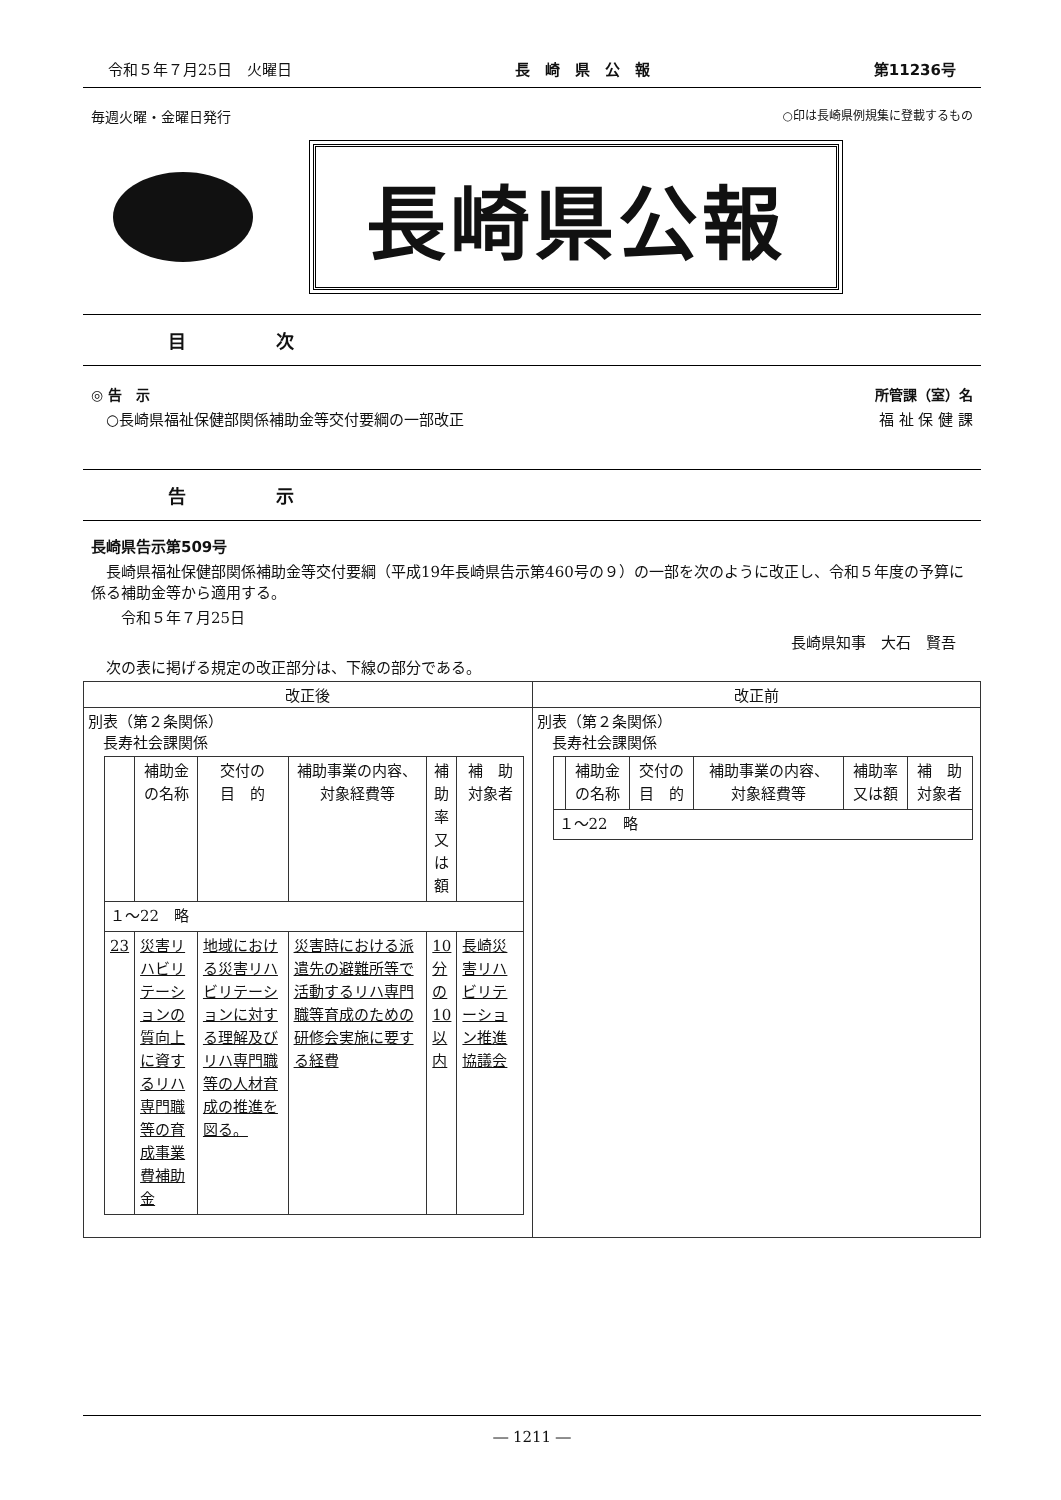令和５年７月25日　火曜日 長　崎　県　公　報 第11236号
毎週火曜・金曜日発行 ○印は長崎県例規集に登載するもの
長崎県公報
目　　　　　次
◎ 告　示 所管課（室）名
　○長崎県福祉保健部関係補助金等交付要綱の一部改正 福 祉 保 健 課
告　　　　　示
長崎県告示第509号
　長崎県福祉保健部関係補助金等交付要綱（平成19年長崎県告示第460号の９）の一部を次のように改正し、令和５年度の予算に係る補助金等から適用する。
　　令和５年７月25日
長崎県知事　大石　賢吾
　次の表に掲げる規定の改正部分は、下線の部分である。
| 改正後 | 改正前 |
| --- | --- |
| 別表（第２条関係） 長寿社会課関係 / / 補助金 の名称 / 交付の 目 的 / 補助事業の内容、 対象経費等 / 補助率 又は額 / 補 助 対象者 / / --- / --- / --- / --- / --- / --- / / １～22 略 / / / / / / / 23 / 災害リハビリテーションの質向上に資するリハ専門職等の育成事業費補助金 / 地域における災害リハビリテーションに対する理解及びリハ専門職等の人材育成の推進を図る。 / 災害時における派遣先の避難所等で活動するリハ専門職等育成のための研修会実施に要する経費 / 10分の10以内 / 長崎災害リハビリテーション推進協議会 / | 別表（第２条関係） 長寿社会課関係 / / 補助金 の名称 / 交付の 目 的 / 補助事業の内容、 対象経費等 / 補助率 又は額 / 補 助 対象者 / / --- / --- / --- / --- / --- / --- / / １～22 略 / / / / / / |
― 1211 ―